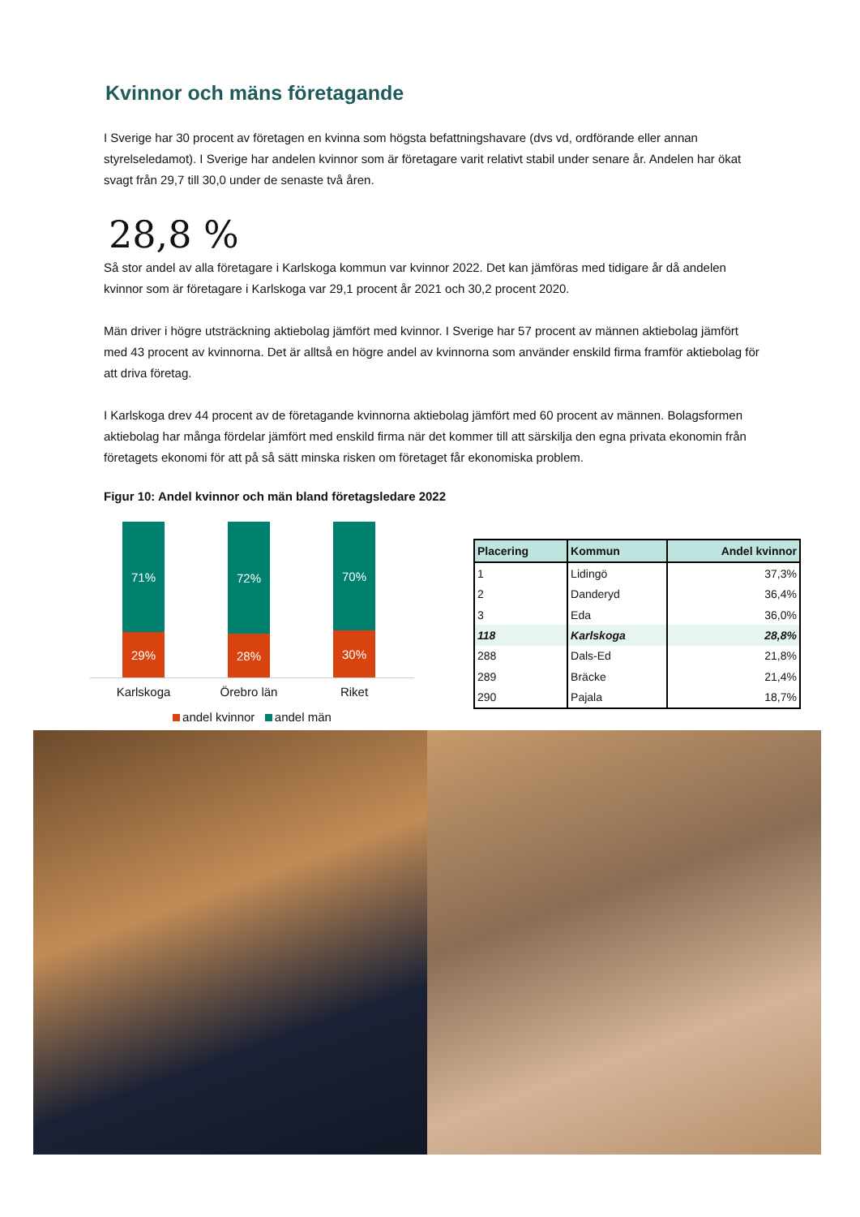Kvinnor och mäns företagande
I Sverige har 30 procent av företagen en kvinna som högsta befattningshavare (dvs vd, ordförande eller annan styrelseledamot). I Sverige har andelen kvinnor som är företagare varit relativt stabil under senare år. Andelen har ökat svagt från 29,7 till 30,0 under de senaste två åren.
28,8 %
Så stor andel av alla företagare i Karlskoga kommun var kvinnor 2022. Det kan jämföras med tidigare år då andelen kvinnor som är företagare i Karlskoga var 29,1 procent år 2021 och 30,2 procent 2020.
Män driver i högre utsträckning aktiebolag jämfört med kvinnor. I Sverige har 57 procent av männen aktiebolag jämfört med 43 procent av kvinnorna. Det är alltså en högre andel av kvinnorna som använder enskild firma framför aktiebolag för att driva företag.
I Karlskoga drev 44 procent av de företagande kvinnorna aktiebolag jämfört med 60 procent av männen. Bolagsformen aktiebolag har många fördelar jämfört med enskild firma när det kommer till att särskilja den egna privata ekonomin från företagets ekonomi för att på så sätt minska risken om företaget får ekonomiska problem.
Figur 10: Andel kvinnor och män bland företagsledare 2022
71%
29%
72%
28%
70%
30%
Karlskoga Örebro län Riket
andel kvinnor andel män
| Placering | Kommun | Andel kvinnor |
| --- | --- | --- |
| 1 | Lidingö | 37,3% |
| 2 | Danderyd | 36,4% |
| 3 | Eda | 36,0% |
| 118 | Karlskoga | 28,8% |
| 288 | Dals-Ed | 21,8% |
| 289 | Bräcke | 21,4% |
| 290 | Pajala | 18,7% |